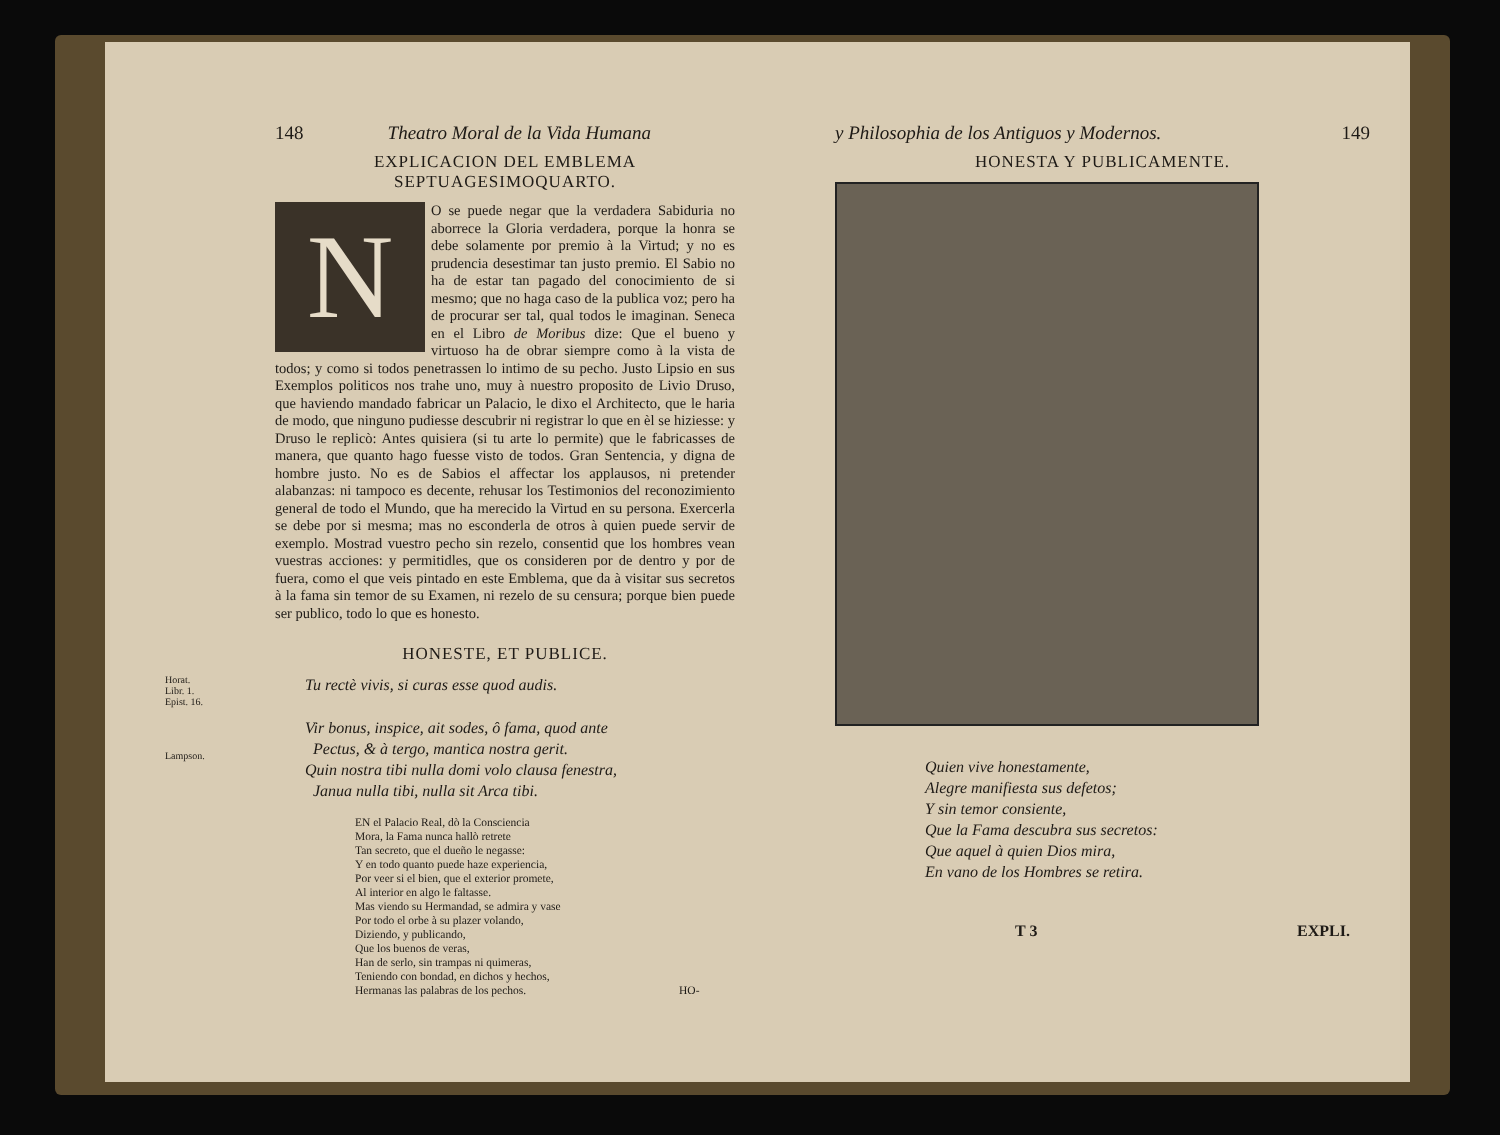148 Theatro Moral de la Vida Humana
EXPLICACION DEL EMBLEMA SEPTUAGESIMOQUARTO.
NO se puede negar que la verdadera Sabiduria no aborrece la Gloria verdadera, porque la honra se debe solamente por premio à la Virtud; y no es prudencia desestimar tan justo premio. El Sabio no ha de estar tan pagado del conocimiento de si mesmo; que no haga caso de la publica voz; pero ha de procurar ser tal, qual todos le imaginan. Seneca en el Libro de Moribus dize: Que el bueno y virtuoso ha de obrar siempre como à la vista de todos; y como si todos penetrassen lo intimo de su pecho. Justo Lipsio en sus Exemplos politicos nos trahe uno, muy à nuestro proposito de Livio Druso, que haviendo mandado fabricar un Palacio, le dixo el Architecto, que le haria de modo, que ninguno pudiesse descubrir ni registrar lo que en èl se hiziesse: y Druso le replicò: Antes quisiera (si tu arte lo permite) que le fabricasses de manera, que quanto hago fuesse visto de todos. Gran Sentencia, y digna de hombre justo. No es de Sabios el affectar los applausos, ni pretender alabanzas: ni tampoco es decente, rehusar los Testimonios del reconozimiento general de todo el Mundo, que ha merecido la Virtud en su persona. Exercerla se debe por si mesma; mas no esconderla de otros à quien puede servir de exemplo. Mostrad vuestro pecho sin rezelo, consentid que los hombres vean vuestras acciones: y permitidles, que os consideren por de dentro y por de fuera, como el que veis pintado en este Emblema, que da à visitar sus secretos à la fama sin temor de su Examen, ni rezelo de su censura; porque bien puede ser publico, todo lo que es honesto.
HONESTE, ET PUBLICE.
Horat.
Libr. 1.
Epist. 16.
Tu rectè vivis, si curas esse quod audis.
Lampson.
Vir bonus, inspice, ait sodes, ô fama, quod ante
Pectus, & à tergo, mantica nostra gerit.
Quin nostra tibi nulla domi volo clausa fenestra,
Janua nulla tibi, nulla sit Arca tibi.
EN el Palacio Real, dò la Consciencia
Mora, la Fama nunca hallò retrete
Tan secreto, que el dueño le negasse:
Y en todo quanto puede haze experiencia,
Por veer si el bien, que el exterior promete,
Al interior en algo le faltasse.
Mas viendo su Hermandad, se admira y vase
Por todo el orbe à su plazer volando,
Diziendo, y publicando,
Que los buenos de veras,
Han de serlo, sin trampas ni quimeras,
Teniendo con bondad, en dichos y hechos,
Hermanas las palabras de los pechos. HO-
y Philosophia de los Antiguos y Modernos. 149
HONESTA Y PUBLICAMENTE.
Quien vive honestamente,
Alegre manifiesta sus defetos;
Y sin temor consiente,
Que la Fama descubra sus secretos:
Que aquel à quien Dios mira,
En vano de los Hombres se retira.
T 3 EXPLI.